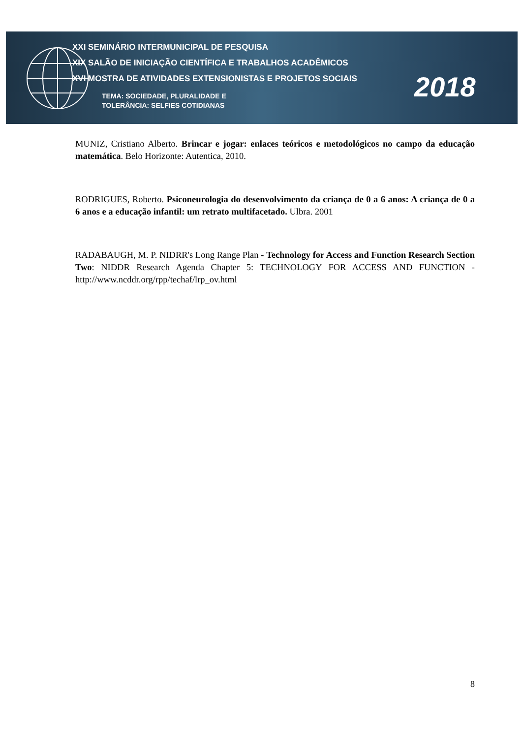XXI SEMINÁRIO INTERMUNICIPAL DE PESQUISA
XIX SALÃO DE INICIAÇÃO CIENTÍFICA E TRABALHOS ACADÊMICOS
XVI MOSTRA DE ATIVIDADES EXTENSIONISTAS E PROJETOS SOCIAIS
TEMA: SOCIEDADE, PLURALIDADE E
TOLERÂNCIA: SELFIES COTIDIANAS
2018
MUNIZ, Cristiano Alberto. Brincar e jogar: enlaces teóricos e metodológicos no campo da educação matemática. Belo Horizonte: Autentica, 2010.
RODRIGUES, Roberto. Psiconeurologia do desenvolvimento da criança de 0 a 6 anos: A criança de 0 a 6 anos e a educação infantil: um retrato multifacetado. Ulbra. 2001
RADABAUGH, M. P. NIDRR's Long Range Plan - Technology for Access and Function Research Section Two: NIDDR Research Agenda Chapter 5: TECHNOLOGY FOR ACCESS AND FUNCTION - http://www.ncddr.org/rpp/techaf/lrp_ov.html
8